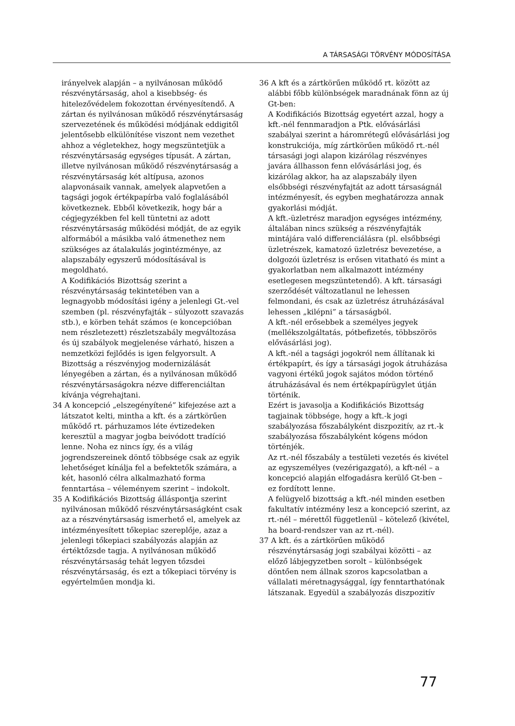A TÁRSASÁGI TÖRVÉNY MÓDOSÍTÁSA
irányelvek alapján – a nyilvánosan működő részvénytársaság, ahol a kisebbség- és hitelezővédelem fokozottan érvényesítendő. A zártan és nyilvánosan működő részvénytársaság szervezetének és működési módjának eddigitől jelentősebb elkülönítése viszont nem vezethet ahhoz a végletekhez, hogy megszüntetjük a részvénytársaság egységes típusát. A zártan, illetve nyilvánosan működő részvénytársaság a részvénytársaság két altípusa, azonos alapvonásaik vannak, amelyek alapvetően a tagsági jogok értékpapírba való foglalásából következnek. Ebből következik, hogy bár a cégjegyzékben fel kell tüntetni az adott részvénytársaság működési módját, de az egyik alformából a másikba való átmenethez nem szükséges az átalakulás jogintézménye, az alapszabály egyszerű módosításával is megoldható.
A Kodifikációs Bizottság szerint a részvénytársaság tekintetében van a legnagyobb módosítási igény a jelenlegi Gt.-vel szemben (pl. részvényfajták – súlyozott szavazás stb.), e körben tehát számos (e koncepcióban nem részletezett) részletszabály megváltozása és új szabályok megjelenése várható, hiszen a nemzetközi fejlődés is igen felgyorsult. A Bizottság a részvényjog modernizálását lényegében a zártan, és a nyilvánosan működő részvénytársaságokra nézve differenciáltan kívánja végrehajtani.
34 A koncepció „elszegényítené” kifejezése azt a látszatot kelti, mintha a kft. és a zártkörűen működő rt. párhuzamos léte évtizedeken keresztül a magyar jogba beivódott tradíció lenne. Noha ez nincs így, és a világ jogrendszereinek döntő többsége csak az egyik lehetőséget kínálja fel a befektetők számára, a két, hasonló célra alkalmazható forma fenntartása – véleményem szerint – indokolt.
35 A Kodifikációs Bizottság álláspontja szerint nyilvánosan működő részvénytársaságként csak az a részvénytársaság ismerhető el, amelyek az intézményesített tőkepiac szereplője, azaz a jelenlegi tőkepiaci szabályozás alapján az értéktőzsde tagja. A nyilvánosan működő részvénytársaság tehát legyen tőzsdei részvénytársaság, és ezt a tőkepiaci törvény is egyértelműen mondja ki.
36 A kft és a zártkörűen működő rt. között az alábbi főbb különbségek maradnának fönn az új Gt-ben:
A Kodifikációs Bizottság egyetért azzal, hogy a kft.-nél fennmaradjon a Ptk. elővásárlási szabályai szerint a háromrétegű elővásárlási jog konstrukciója, míg zártkörűen működő rt.-nél társasági jogi alapon kizárólag részvényes javára állhasson fenn elővásárlási jog, és kizárólag akkor, ha az alapszabály ilyen elsőbbségi részvényfajtát az adott társaságnál intézményesít, és egyben meghatározza annak gyakorlási módját.
A kft.-üzletrész maradjon egységes intézmény, általában nincs szükség a részvényfajták mintájára való differenciálásra (pl. elsőbbségi üzletrészek, kamatozó üzletrész bevezetése, a dolgozói üzletrész is erősen vitatható és mint a gyakorlatban nem alkalmazott intézmény esetlegesen megszüntetendő). A kft. társasági szerződését változatlanul ne lehessen felmondani, és csak az üzletrész átruházásával lehessen „kilépni” a társaságból.
A kft.-nél erősebbek a személyes jegyek (mellékszolgáltatás, pótbefizetés, többszörös elővásárlási jog).
A kft.-nél a tagsági jogokról nem állítanak ki értékpapírt, és így a társasági jogok átruházása vagyoni értékű jogok sajátos módon történő átruházásával és nem értékpapírügylet útján történik.
Ezért is javasolja a Kodifikációs Bizottság tagjainak többsége, hogy a kft.-k jogi szabályozása főszabályként diszpozitív, az rt.-k szabályozása főszabályként kógens módon történjék.
Az rt.-nél főszabály a testületi vezetés és kivétel az egyszemélyes (vezérigazgató), a kft-nél – a koncepció alapján elfogadásra kerülő Gt-ben – ez fordított lenne.
A felügyelő bizottság a kft.-nél minden esetben fakultatív intézmény lesz a koncepció szerint, az rt.-nél – mérettől függetlenül – kötelező (kivétel, ha board-rendszer van az rt.-nél).
37 A kft. és a zártkörűen működő részvénytársaság jogi szabályai közötti – az előző lábjegyzetben sorolt – különbségek döntően nem állnak szoros kapcsolatban a vállalati méretnagysággal, így fenntarthatónak látszanak. Egyedül a szabályozás diszpozitív
77